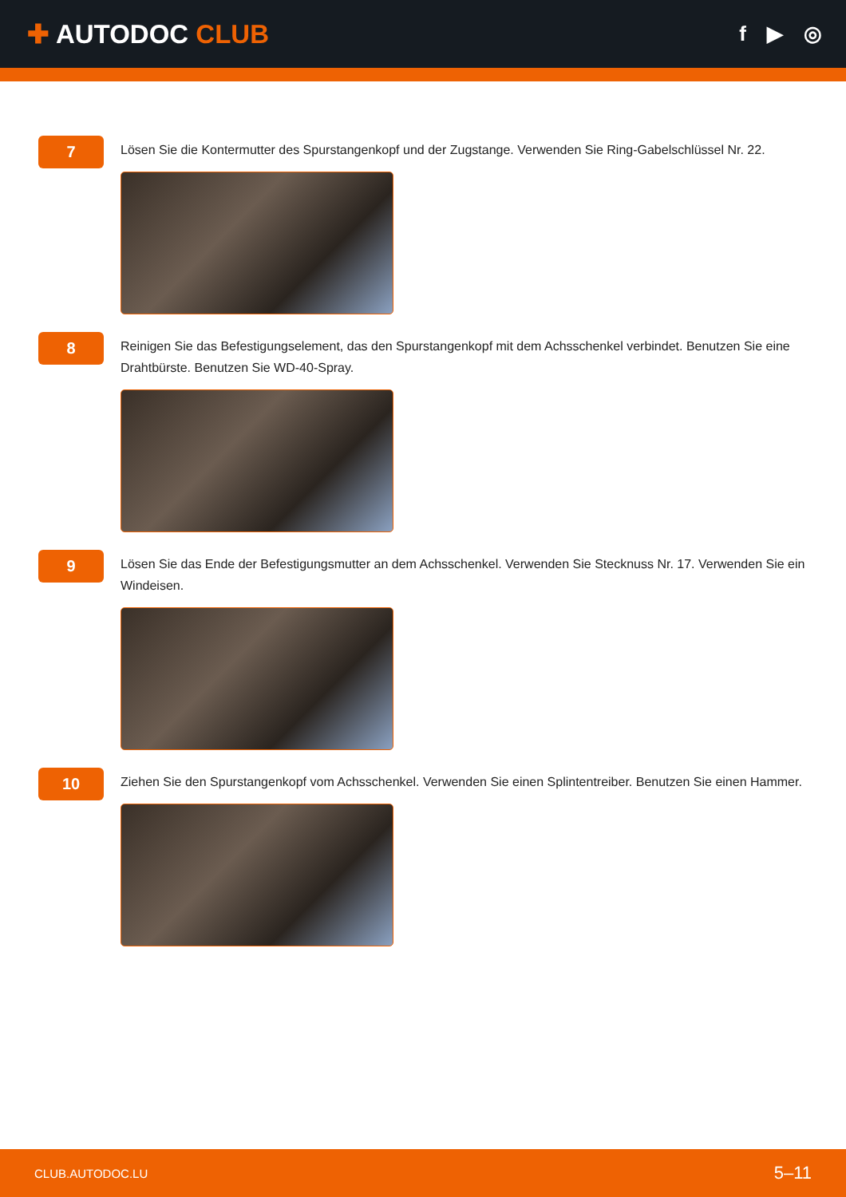✚ AUTODOC CLUB
f ▶ ◎
7
Lösen Sie die Kontermutter des Spurstangenkopf und der Zugstange. Verwenden Sie Ring-Gabelschlüssel Nr. 22.
8
Reinigen Sie das Befestigungselement, das den Spurstangenkopf mit dem Achsschenkel verbindet. Benutzen Sie eine Drahtbürste. Benutzen Sie WD-40-Spray.
9
Lösen Sie das Ende der Befestigungsmutter an dem Achsschenkel. Verwenden Sie Stecknuss Nr. 17. Verwenden Sie ein Windeisen.
10
Ziehen Sie den Spurstangenkopf vom Achsschenkel. Verwenden Sie einen Splintentreiber. Benutzen Sie einen Hammer.
CLUB.AUTODOC.LU 5–11